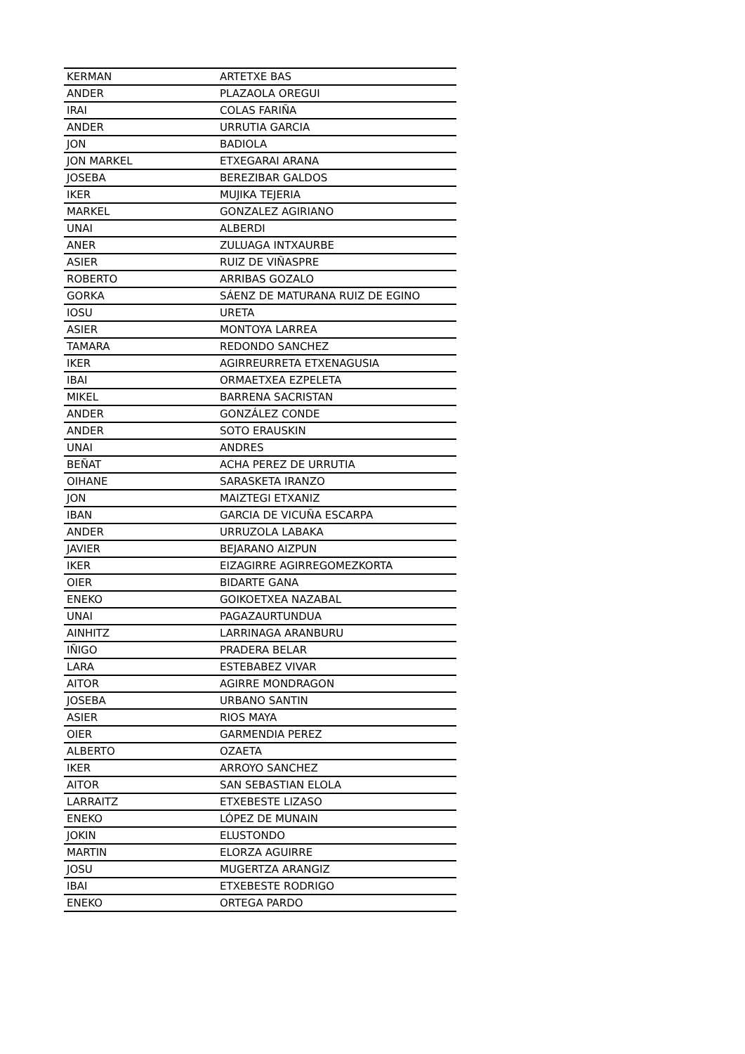| KERMAN | ARTETXE BAS |
| ANDER | PLAZAOLA OREGUI |
| IRAI | COLAS FARIÑA |
| ANDER | URRUTIA GARCIA |
| JON | BADIOLA |
| JON MARKEL | ETXEGARAI ARANA |
| JOSEBA | BEREZIBAR GALDOS |
| IKER | MUJIKA TEJERIA |
| MARKEL | GONZALEZ AGIRIANO |
| UNAI | ALBERDI |
| ANER | ZULUAGA INTXAURBE |
| ASIER | RUIZ DE VIÑASPRE |
| ROBERTO | ARRIBAS GOZALO |
| GORKA | SÁENZ DE MATURANA RUIZ DE EGINO |
| IOSU | URETA |
| ASIER | MONTOYA LARREA |
| TAMARA | REDONDO SANCHEZ |
| IKER | AGIRREURRETA ETXENAGUSIA |
| IBAI | ORMAETXEA EZPELETA |
| MIKEL | BARRENA SACRISTAN |
| ANDER | GONZÁLEZ CONDE |
| ANDER | SOTO ERAUSKIN |
| UNAI | ANDRES |
| BEÑAT | ACHA PEREZ DE URRUTIA |
| OIHANE | SARASKETA IRANZO |
| JON | MAIZTEGI ETXANIZ |
| IBAN | GARCIA DE VICUÑA ESCARPA |
| ANDER | URRUZOLA LABAKA |
| JAVIER | BEJARANO AIZPUN |
| IKER | EIZAGIRRE AGIRREGOMEZKORTA |
| OIER | BIDARTE GANA |
| ENEKO | GOIKOETXEA NAZABAL |
| UNAI | PAGAZAURTUNDUA |
| AINHITZ | LARRINAGA ARANBURU |
| IÑIGO | PRADERA BELAR |
| LARA | ESTEBABEZ VIVAR |
| AITOR | AGIRRE MONDRAGON |
| JOSEBA | URBANO SANTIN |
| ASIER | RIOS MAYA |
| OIER | GARMENDIA PEREZ |
| ALBERTO | OZAETA |
| IKER | ARROYO SANCHEZ |
| AITOR | SAN SEBASTIAN ELOLA |
| LARRAITZ | ETXEBESTE LIZASO |
| ENEKO | LÓPEZ DE MUNAIN |
| JOKIN | ELUSTONDO |
| MARTIN | ELORZA AGUIRRE |
| JOSU | MUGERTZA ARANGIZ |
| IBAI | ETXEBESTE RODRIGO |
| ENEKO | ORTEGA PARDO |